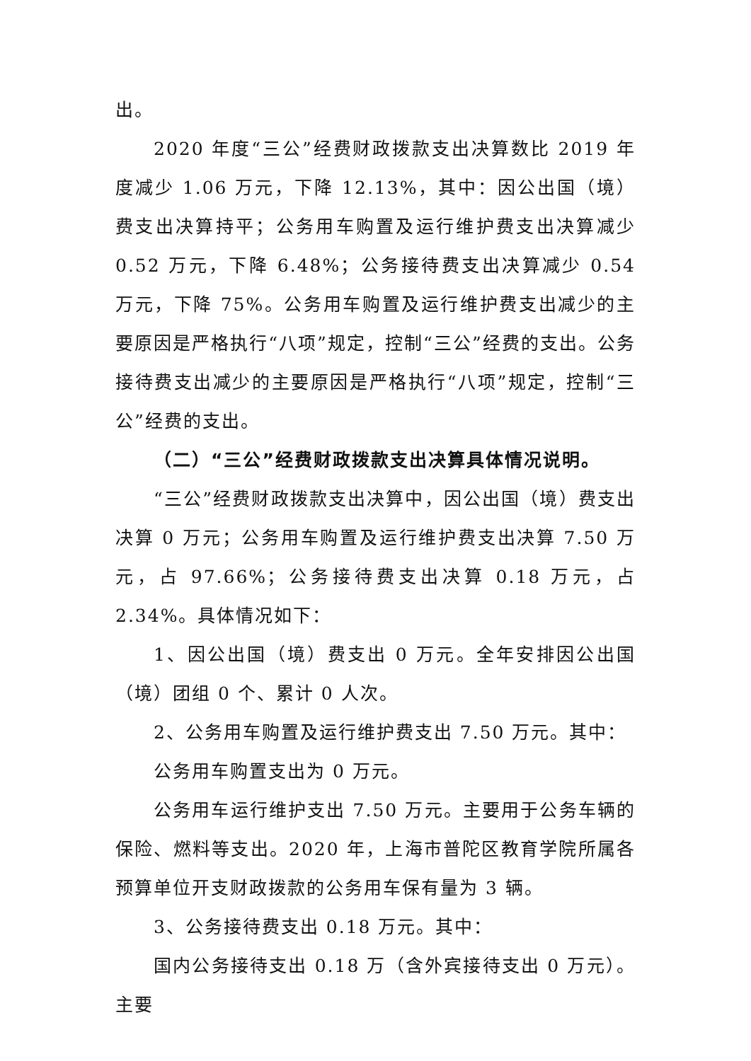出。
2020 年度“三公”经费财政拨款支出决算数比 2019 年度减少 1.06 万元，下降 12.13%，其中：因公出国（境）费支出决算持平；公务用车购置及运行维护费支出决算减少 0.52 万元，下降 6.48%；公务接待费支出决算减少 0.54 万元，下降 75%。公务用车购置及运行维护费支出减少的主要原因是严格执行“八项”规定，控制“三公”经费的支出。公务接待费支出减少的主要原因是严格执行“八项”规定，控制“三公”经费的支出。
（二）“三公”经费财政拨款支出决算具体情况说明。
“三公”经费财政拨款支出决算中，因公出国（境）费支出决算 0 万元；公务用车购置及运行维护费支出决算 7.50 万元，占 97.66%；公务接待费支出决算 0.18 万元，占 2.34%。具体情况如下：
1、因公出国（境）费支出 0 万元。全年安排因公出国（境）团组 0 个、累计 0 人次。
2、公务用车购置及运行维护费支出 7.50 万元。其中：
公务用车购置支出为 0 万元。
公务用车运行维护支出 7.50 万元。主要用于公务车辆的保险、燃料等支出。2020 年，上海市普陀区教育学院所属各预算单位开支财政拨款的公务用车保有量为 3 辆。
3、公务接待费支出 0.18 万元。其中：
国内公务接待支出 0.18 万（含外宾接待支出 0 万元）。主要